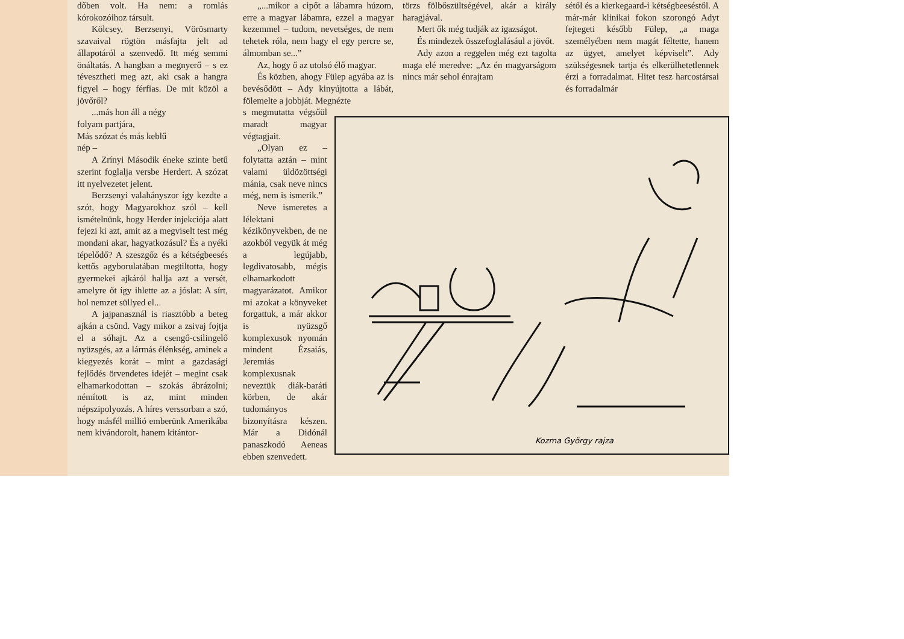dőben volt. Ha nem: a romlás kórokozóihoz társult.
Kölcsey, Berzsenyi, Vörösmarty szavaival rögtön másfajta jelt ad állapotáról a szenvedő. Itt még semmi önáltatás. A hangban a megnyerő – s ez tévesztheti meg azt, aki csak a hangra figyel – hogy férfias. De mit közöl a jövőről?
...más hon áll a négy
folyam partjára,
Más szózat és más keblű
nép –
A Zrínyi Második éneke szinte betű szerint foglalja versbe Herdert. A szózat itt nyelvezetet jelent.
Berzsenyi valahányszor így kezdte a szót, hogy Magyarokhoz szól – kell ismételnünk, hogy Herder injekciója alatt fejezi ki azt, amit az a megviselt test még mondani akar, hagyatkozásul? És a nyéki tépelődő? A szeszgőz és a kétségbeesés kettős agyborulatában megtiltotta, hogy gyermekei ajkáról hallja azt a versét, amelyre őt így ihlette az a jóslat: A sírt, hol nemzet süllyed el...
A jajpanasznál is riasztóbb a beteg ajkán a csönd. Vagy mikor a zsivaj fojtja el a sóhajt. Az a csengő-csilingelő nyüzsgés, az a lármás élénkség, aminek a kiegyezés korát – mint a gazdasági fejlődés örvendetes idejét – megint csak elhamarkodottan – szokás ábrázolni; némított is az, mint minden népszipolyozás. A híres verssorban a szó, hogy másfél millió emberünk Amerikába nem kivándorolt, hanem kitántor-
„...mikor a cipőt a lábamra húzom, erre a magyar lábamra, ezzel a magyar kezemmel – tudom, nevetséges, de nem tehetek róla, nem hagy el egy percre se, álmomban se...”
Az, hogy ő az utolsó élő magyar.
És közben, ahogy Fülep agyába az is bevésődött – Ady kinyújtotta a lábát, fölemelte a jobbját. Megnézte
s megmutatta végsőül maradt magyar végtagjait.
„Olyan ez – folytatta aztán – mint valami üldözöttségi mánia, csak neve nincs még, nem is ismerik.”
Neve ismeretes a lélektani kézikönyvekben, de ne azokból vegyük át még a legújabb, legdivatosabb, mégis elhamarkodott magyarázatot. Amikor mi azokat a könyveket forgattuk, a már akkor is nyüzsgő komplexusok nyomán mindent Ézsaiás, Jeremiás komplexusnak neveztük diák-baráti körben, de akár tudományos bizonyításra készen. Már a Didónál panaszkodó Aeneas ebben szenvedett.
törzs fölbőszültségével, akár a király haragjával.
Mert ők még tudják az igazságot.
És mindezek összefoglalásául a jövőt.
Ady azon a reggelen még ezt tagolta maga elé meredve: „Az én magyarságom nincs már sehol énrajtam
sétől és a kierkegaard-i kétségbeeséstől. A már-már klinikai fokon szorongó Adyt fejtegeti később Fülep, „a maga személyében nem magát féltette, hanem az ügyet, amelyet képviselt”. Ady szükségesnek tartja és elkerülhetetlennek érzi a forradalmat. Hitet tesz harcostársai és forradalmár
Kozma György rajza